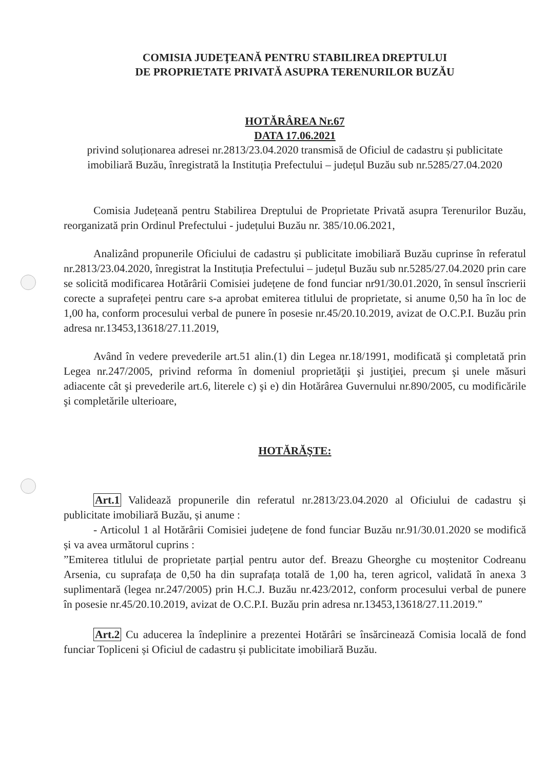COMISIA JUDEŢEANĂ PENTRU STABILIREA DREPTULUI
DE PROPRIETATE PRIVATĂ ASUPRA TERENURILOR BUZĂU
HOTĂRÂREA Nr.67
DATA 17.06.2021
privind soluționarea adresei nr.2813/23.04.2020 transmisă de Oficiul de cadastru și publicitate imobiliară Buzău, înregistrată la Instituția Prefectului – județul Buzău sub nr.5285/27.04.2020
Comisia Județeană pentru Stabilirea Dreptului de Proprietate Privată asupra Terenurilor Buzău, reorganizată prin Ordinul Prefectului - județului Buzău nr. 385/10.06.2021,
Analizând propunerile Oficiului de cadastru și publicitate imobiliară Buzău cuprinse în referatul nr.2813/23.04.2020, înregistrat la Instituția Prefectului – județul Buzău sub nr.5285/27.04.2020 prin care se solicită modificarea Hotărârii Comisiei județene de fond funciar nr91/30.01.2020, în sensul înscrierii corecte a suprafeței pentru care s-a aprobat emiterea titlului de proprietate, si anume 0,50 ha în loc de 1,00 ha, conform procesului verbal de punere în posesie nr.45/20.10.2019, avizat de O.C.P.I. Buzău prin adresa nr.13453,13618/27.11.2019,
Având în vedere prevederile art.51 alin.(1) din Legea nr.18/1991, modificată şi completată prin Legea nr.247/2005, privind reforma în domeniul proprietăţii şi justiţiei, precum şi unele măsuri adiacente cât şi prevederile art.6, literele c) şi e) din Hotărârea Guvernului nr.890/2005, cu modificările şi completările ulterioare,
HOTĂRĂŞTE:
Art.1 Validează propunerile din referatul nr.2813/23.04.2020 al Oficiului de cadastru și publicitate imobiliară Buzău, și anume :
- Articolul 1 al Hotărârii Comisiei județene de fond funciar Buzău nr.91/30.01.2020 se modifică și va avea următorul cuprins :
”Emiterea titlului de proprietate parțial pentru autor def. Breazu Gheorghe cu moștenitor Codreanu Arsenia, cu suprafața de 0,50 ha din suprafața totală de 1,00 ha, teren agricol, validată în anexa 3 suplimentară (legea nr.247/2005) prin H.C.J. Buzău nr.423/2012, conform procesului verbal de punere în posesie nr.45/20.10.2019, avizat de O.C.P.I. Buzău prin adresa nr.13453,13618/27.11.2019.”
Art.2 Cu aducerea la îndeplinire a prezentei Hotărâri se însărcinează Comisia locală de fond funciar Topliceni și Oficiul de cadastru și publicitate imobiliară Buzău.